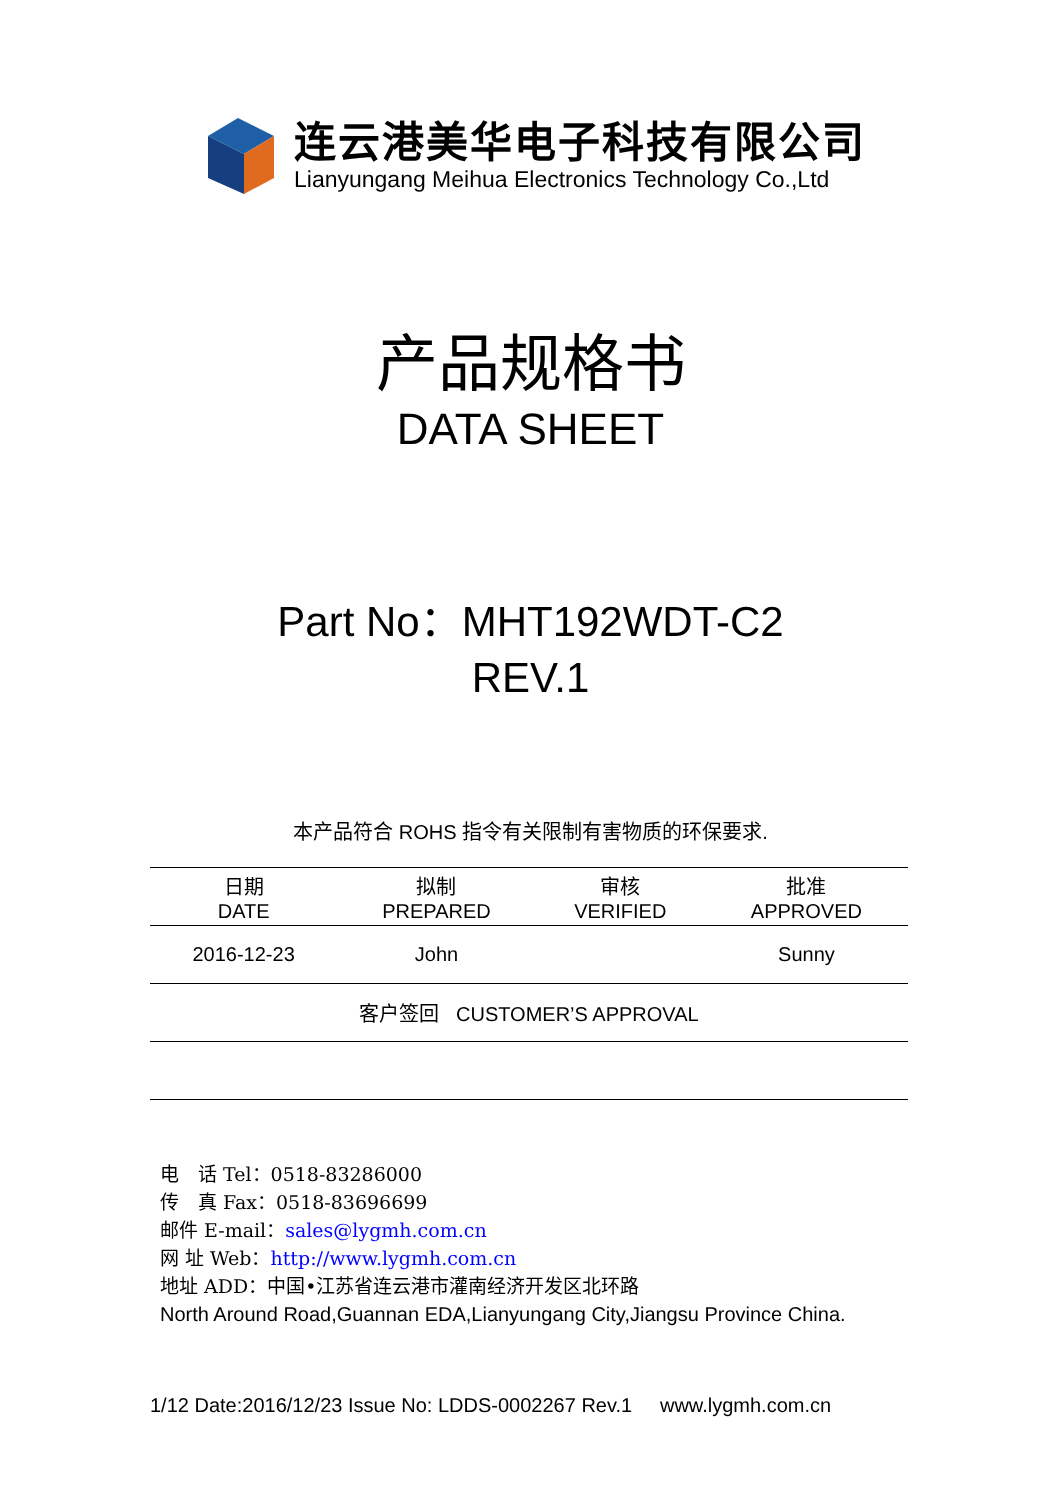连云港美华电子科技有限公司
Lianyungang Meihua Electronics Technology Co.,Ltd
产品规格书
DATA SHEET
Part No：MHT192WDT-C2
REV.1
本产品符合 ROHS 指令有关限制有害物质的环保要求.
| 日期 DATE | 拟制 PREPARED | 审核 VERIFIED | 批准 APPROVED |
| --- | --- | --- | --- |
| 2016-12-23 | John | | Sunny |
| 客户签回 CUSTOMER’S APPROVAL | | | |
电　话 Tel：0518-83286000
传　真 Fax：0518-83696699
邮件 E-mail：sales@lygmh.com.cn
网 址 Web：http://www.lygmh.com.cn
地址 ADD：中国•江苏省连云港市灌南经济开发区北环路
North Around Road,Guannan EDA,Lianyungang City,Jiangsu Province China.
1/12 Date:2016/12/23 Issue No: LDDS-0002267 Rev.1 www.lygmh.com.cn